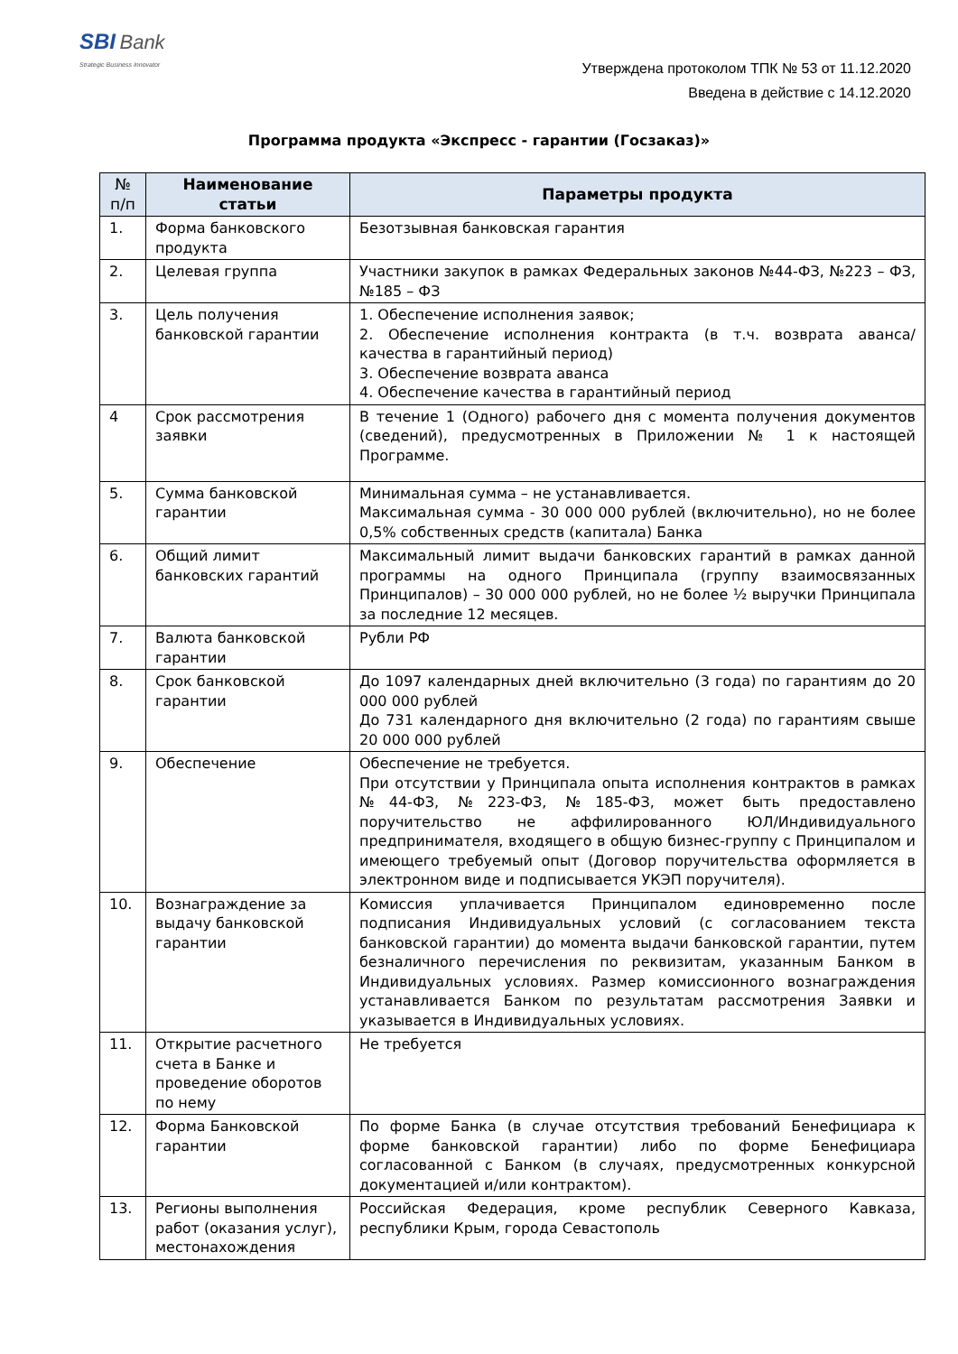SBI Bank
Strategic Business Innovator
Утверждена протоколом ТПК № 53 от 11.12.2020
Введена в действие с 14.12.2020
Программа продукта «Экспресс - гарантии (Госзаказ)»
| № п/п | Наименование статьи | Параметры продукта |
| --- | --- | --- |
| 1. | Форма банковского продукта | Безотзывная банковская гарантия |
| 2. | Целевая группа | Участники закупок в рамках Федеральных законов №44-ФЗ, №223 – ФЗ, №185 – ФЗ |
| 3. | Цель получения банковской гарантии | 1. Обеспечение исполнения заявок; 2. Обеспечение исполнения контракта (в т.ч. возврата аванса/ качества в гарантийный период) 3. Обеспечение возврата аванса 4. Обеспечение качества в гарантийный период |
| 4 | Срок рассмотрения заявки | В течение 1 (Одного) рабочего дня с момента получения документов (сведений), предусмотренных в Приложении № 1 к настоящей Программе. |
| 5. | Сумма банковской гарантии | Минимальная сумма – не устанавливается. Максимальная сумма - 30 000 000 рублей (включительно), но не более 0,5% собственных средств (капитала) Банка |
| 6. | Общий лимит банковских гарантий | Максимальный лимит выдачи банковских гарантий в рамках данной программы на одного Принципала (группу взаимосвязанных Принципалов) – 30 000 000 рублей, но не более ½ выручки Принципала за последние 12 месяцев. |
| 7. | Валюта банковской гарантии | Рубли РФ |
| 8. | Срок банковской гарантии | До 1097 календарных дней включительно (3 года) по гарантиям до 20 000 000 рублей До 731 календарного дня включительно (2 года) по гарантиям свыше 20 000 000 рублей |
| 9. | Обеспечение | Обеспечение не требуется. При отсутствии у Принципала опыта исполнения контрактов в рамках №44-ФЗ, №223-ФЗ, №185-ФЗ, может быть предоставлено поручительство не аффилированного ЮЛ/Индивидуального предпринимателя, входящего в общую бизнес-группу с Принципалом и имеющего требуемый опыт (Договор поручительства оформляется в электронном виде и подписывается УКЭП поручителя). |
| 10. | Вознаграждение за выдачу банковской гарантии | Комиссия уплачивается Принципалом единовременно после подписания Индивидуальных условий (с согласованием текста банковской гарантии) до момента выдачи банковской гарантии, путем безналичного перечисления по реквизитам, указанным Банком в Индивидуальных условиях. Размер комиссионного вознаграждения устанавливается Банком по результатам рассмотрения Заявки и указывается в Индивидуальных условиях. |
| 11. | Открытие расчетного счета в Банке и проведение оборотов по нему | Не требуется |
| 12. | Форма Банковской гарантии | По форме Банка (в случае отсутствия требований Бенефициара к форме банковской гарантии) либо по форме Бенефициара согласованной с Банком (в случаях, предусмотренных конкурсной документацией и/или контрактом). |
| 13. | Регионы выполнения работ (оказания услуг), местонахождения | Российская Федерация, кроме республик Северного Кавказа, республики Крым, города Севастополь |